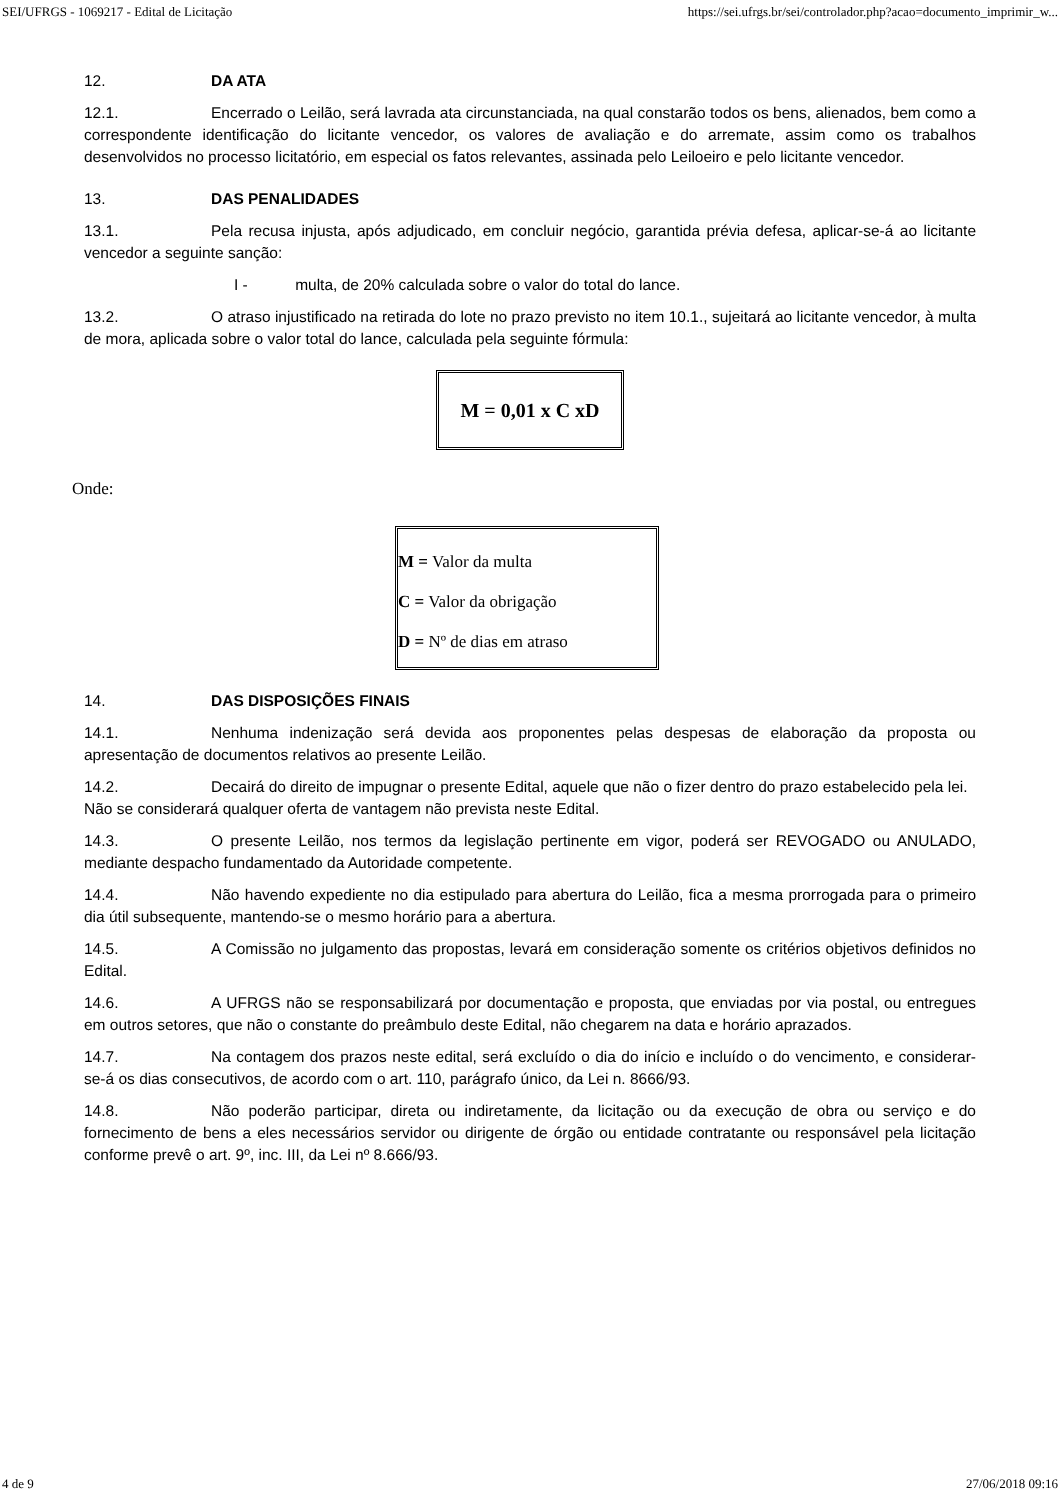SEI/UFRGS - 1069217 - Edital de Licitação https://sei.ufrgs.br/sei/controlador.php?acao=documento_imprimir_w...
12. DA ATA
12.1. Encerrado o Leilão, será lavrada ata circunstanciada, na qual constarão todos os bens, alienados, bem como a correspondente identificação do licitante vencedor, os valores de avaliação e do arremate, assim como os trabalhos desenvolvidos no processo licitatório, em especial os fatos relevantes, assinada pelo Leiloeiro e pelo licitante vencedor.
13. DAS PENALIDADES
13.1. Pela recusa injusta, após adjudicado, em concluir negócio, garantida prévia defesa, aplicar-se-á ao licitante vencedor a seguinte sanção:
I - multa, de 20% calculada sobre o valor do total do lance.
13.2. O atraso injustificado na retirada do lote no prazo previsto no item 10.1., sujeitará ao licitante vencedor, à multa de mora, aplicada sobre o valor total do lance, calculada pela seguinte fórmula:
M = 0,01 x C xD
Onde:
M = Valor da multa
C = Valor da obrigação
D = Nº de dias em atraso
14. DAS DISPOSIÇÕES FINAIS
14.1. Nenhuma indenização será devida aos proponentes pelas despesas de elaboração da proposta ou apresentação de documentos relativos ao presente Leilão.
14.2. Decairá do direito de impugnar o presente Edital, aquele que não o fizer dentro do prazo estabelecido pela lei.
Não se considerará qualquer oferta de vantagem não prevista neste Edital.
14.3. O presente Leilão, nos termos da legislação pertinente em vigor, poderá ser REVOGADO ou ANULADO, mediante despacho fundamentado da Autoridade competente.
14.4. Não havendo expediente no dia estipulado para abertura do Leilão, fica a mesma prorrogada para o primeiro dia útil subsequente, mantendo-se o mesmo horário para a abertura.
14.5. A Comissão no julgamento das propostas, levará em consideração somente os critérios objetivos definidos no Edital.
14.6. A UFRGS não se responsabilizará por documentação e proposta, que enviadas por via postal, ou entregues em outros setores, que não o constante do preâmbulo deste Edital, não chegarem na data e horário aprazados.
14.7. Na contagem dos prazos neste edital, será excluído o dia do início e incluído o do vencimento, e considerar-se-á os dias consecutivos, de acordo com o art. 110, parágrafo único, da Lei n. 8666/93.
14.8. Não poderão participar, direta ou indiretamente, da licitação ou da execução de obra ou serviço e do fornecimento de bens a eles necessários servidor ou dirigente de órgão ou entidade contratante ou responsável pela licitação conforme prevê o art. 9º, inc. III, da Lei nº 8.666/93.
4 de 9 27/06/2018 09:16